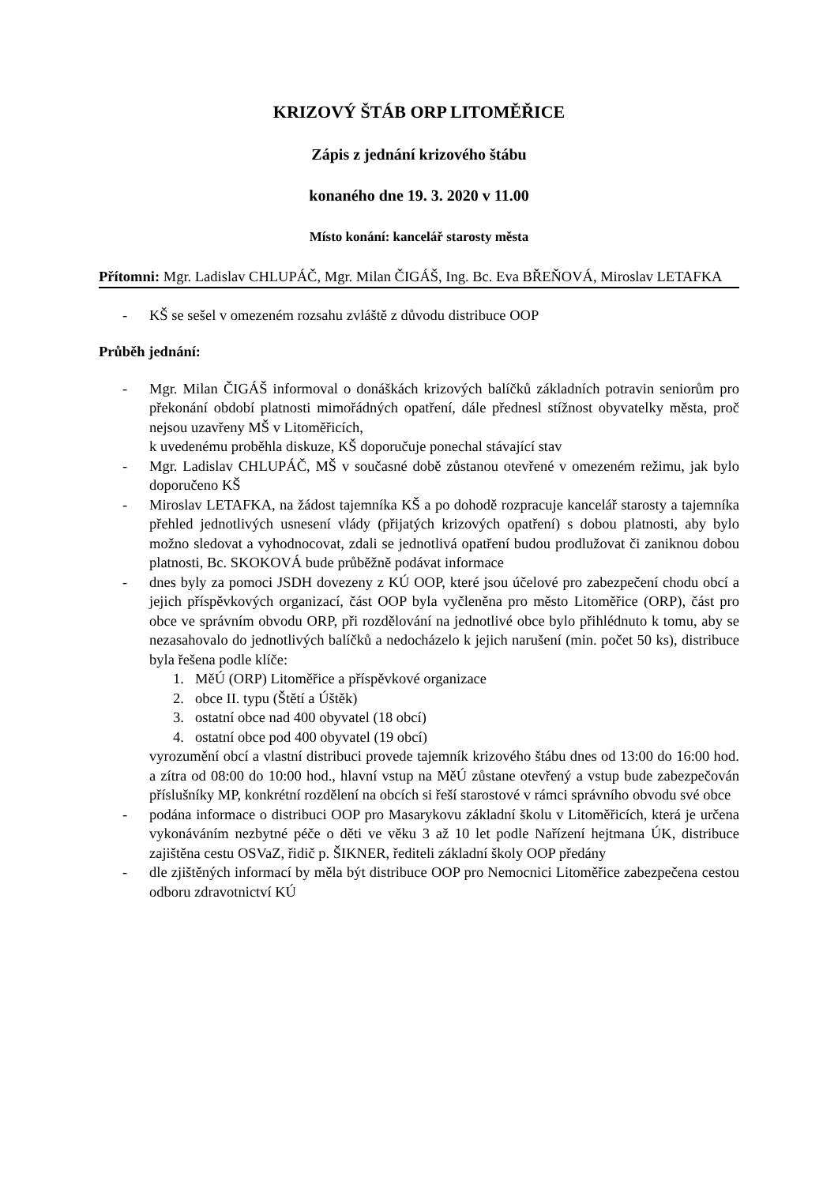KRIZOVÝ ŠTÁB ORP LITOMĚŘICE
Zápis z jednání krizového štábu
konaného dne 19. 3. 2020 v 11.00
Místo konání: kancelář starosty města
Přítomni: Mgr. Ladislav CHLUPÁČ, Mgr. Milan ČIGÁŠ, Ing. Bc. Eva BŘEŇOVÁ, Miroslav LETAFKA
- KŠ se sešel v omezeném rozsahu zvláště z důvodu distribuce OOP
Průběh jednání:
- Mgr. Milan ČIGÁŠ informoval o donáškách krizových balíčků základních potravin seniorům pro překonání období platnosti mimořádných opatření, dále přednesl stížnost obyvatelky města, proč nejsou uzavřeny MŠ v Litoměřicích,
k uvedenému proběhla diskuze, KŠ doporučuje ponechal stávající stav
- Mgr. Ladislav CHLUPÁČ, MŠ v současné době zůstanou otevřené v omezeném režimu, jak bylo doporučeno KŠ
- Miroslav LETAFKA, na žádost tajemníka KŠ a po dohodě rozpracuje kancelář starosty a tajemníka přehled jednotlivých usnesení vlády (přijatých krizových opatření) s dobou platnosti, aby bylo možno sledovat a vyhodnocovat, zdali se jednotlivá opatření budou prodlužovat či zaniknou dobou platnosti, Bc. SKOKOVÁ bude průběžně podávat informace
- dnes byly za pomoci JSDH dovezeny z KÚ OOP, které jsou účelové pro zabezpečení chodu obcí a jejich příspěvkových organizací, část OOP byla vyčleněna pro město Litoměřice (ORP), část pro obce ve správním obvodu ORP, při rozdělování na jednotlivé obce bylo přihlédnuto k tomu, aby se nezasahovalo do jednotlivých balíčků a nedocházelo k jejich narušení (min. počet 50 ks), distribuce byla řešena podle klíče:
1. MěÚ (ORP) Litoměřice a příspěvkové organizace
2. obce II. typu (Štětí a Úštěk)
3. ostatní obce nad 400 obyvatel (18 obcí)
4. ostatní obce pod 400 obyvatel (19 obcí)
vyrozumění obcí a vlastní distribuci provede tajemník krizového štábu dnes od 13:00 do 16:00 hod. a zítra od 08:00 do 10:00 hod., hlavní vstup na MěÚ zůstane otevřený a vstup bude zabezpečován příslušníky MP, konkrétní rozdělení na obcích si řeší starostové v rámci správního obvodu své obce
- podána informace o distribuci OOP pro Masarykovu základní školu v Litoměřicích, která je určena vykonáváním nezbytné péče o děti ve věku 3 až 10 let podle Nařízení hejtmana ÚK, distribuce zajištěna cestu OSVaZ, řidič p. ŠIKNER, řediteli základní školy OOP předány
- dle zjištěných informací by měla být distribuce OOP pro Nemocnici Litoměřice zabezpečena cestou odboru zdravotnictví KÚ